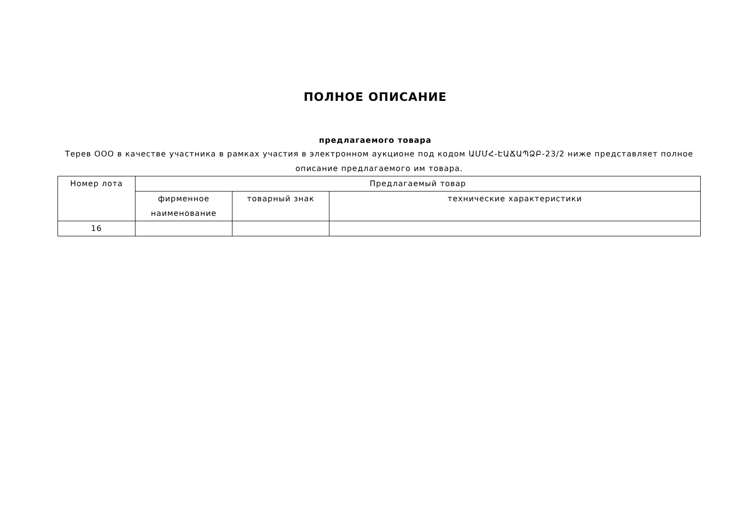ПОЛНОЕ ОПИСАНИЕ
предлагаемого товара
Терев ООО в качестве участника в рамках участия в электронном аукционе под кодом ԱՄՄՀ-ԷԱՃԱՊՁԲ-23/2 ниже представляет полное описание предлагаемого им товара.
| Номер лота | Предлагаемый товар | | |
| | фирменное наименование | товарный знак | технические характеристики |
| 16 | | | |